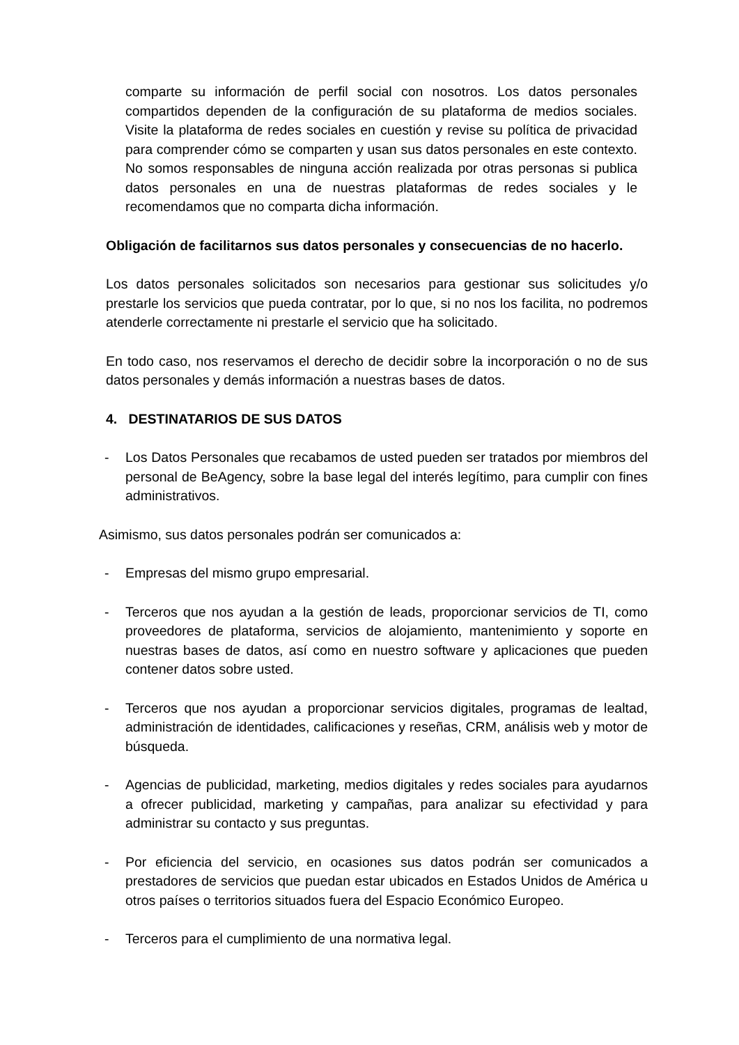comparte su información de perfil social con nosotros. Los datos personales compartidos dependen de la configuración de su plataforma de medios sociales. Visite la plataforma de redes sociales en cuestión y revise su política de privacidad para comprender cómo se comparten y usan sus datos personales en este contexto. No somos responsables de ninguna acción realizada por otras personas si publica datos personales en una de nuestras plataformas de redes sociales y le recomendamos que no comparta dicha información.
Obligación de facilitarnos sus datos personales y consecuencias de no hacerlo.
Los datos personales solicitados son necesarios para gestionar sus solicitudes y/o prestarle los servicios que pueda contratar, por lo que, si no nos los facilita, no podremos atenderle correctamente ni prestarle el servicio que ha solicitado.
En todo caso, nos reservamos el derecho de decidir sobre la incorporación o no de sus datos personales y demás información a nuestras bases de datos.
4. DESTINATARIOS DE SUS DATOS
- Los Datos Personales que recabamos de usted pueden ser tratados por miembros del personal de BeAgency, sobre la base legal del interés legítimo, para cumplir con fines administrativos.
Asimismo, sus datos personales podrán ser comunicados a:
- Empresas del mismo grupo empresarial.
- Terceros que nos ayudan a la gestión de leads, proporcionar servicios de TI, como proveedores de plataforma, servicios de alojamiento, mantenimiento y soporte en nuestras bases de datos, así como en nuestro software y aplicaciones que pueden contener datos sobre usted.
- Terceros que nos ayudan a proporcionar servicios digitales, programas de lealtad, administración de identidades, calificaciones y reseñas, CRM, análisis web y motor de búsqueda.
- Agencias de publicidad, marketing, medios digitales y redes sociales para ayudarnos a ofrecer publicidad, marketing y campañas, para analizar su efectividad y para administrar su contacto y sus preguntas.
- Por eficiencia del servicio, en ocasiones sus datos podrán ser comunicados a prestadores de servicios que puedan estar ubicados en Estados Unidos de América u otros países o territorios situados fuera del Espacio Económico Europeo.
- Terceros para el cumplimiento de una normativa legal.